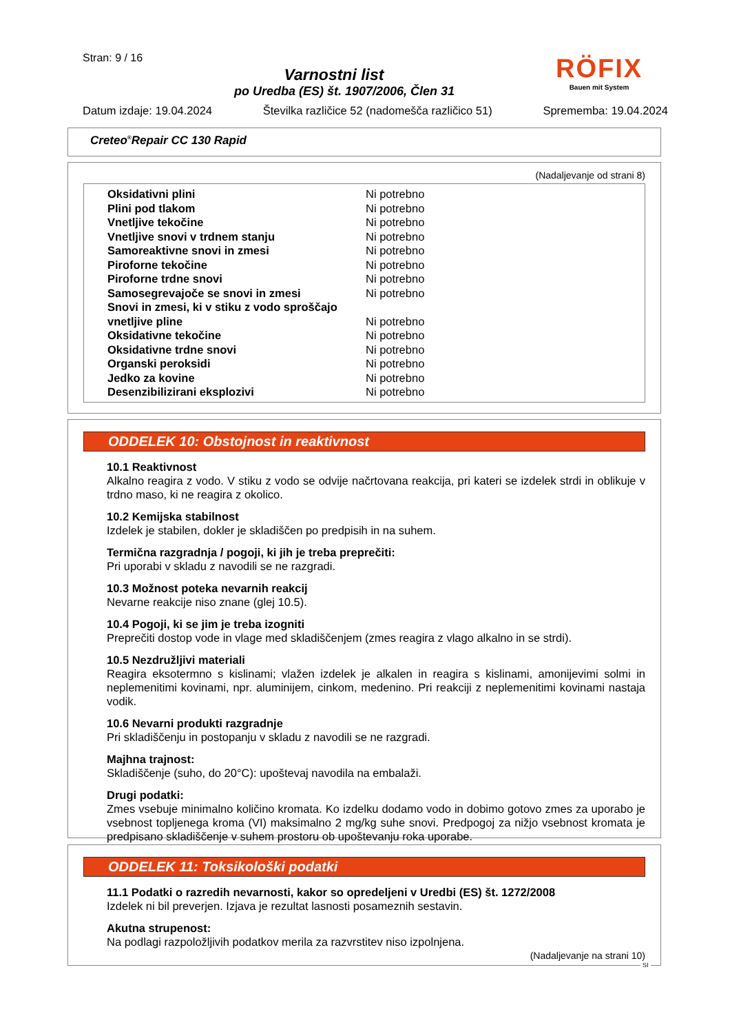Stran: 9 / 16
Varnostni list
po Uredba (ES) št. 1907/2006, Člen 31
Datum izdaje: 19.04.2024 Številka različice 52 (nadomešča različico 51) Sprememba: 19.04.2024
RÖFIX
Bauen mit System
Creteo<sup>®</sup>Repair CC 130 Rapid
(Nadaljevanje od strani 8)
| Oksidativni plini | Ni potrebno |
| Plini pod tlakom | Ni potrebno |
| Vnetljive tekočine | Ni potrebno |
| Vnetljive snovi v trdnem stanju | Ni potrebno |
| Samoreaktivne snovi in zmesi | Ni potrebno |
| Piroforne tekočine | Ni potrebno |
| Piroforne trdne snovi | Ni potrebno |
| Samosegrevajoče se snovi in zmesi | Ni potrebno |
| Snovi in zmesi, ki v stiku z vodo sproščajo vnetljive pline | Ni potrebno |
| Oksidativne tekočine | Ni potrebno |
| Oksidativne trdne snovi | Ni potrebno |
| Organski peroksidi | Ni potrebno |
| Jedko za kovine | Ni potrebno |
| Desenzibilizirani eksplozivi | Ni potrebno |
ODDELEK 10: Obstojnost in reaktivnost
10.1 Reaktivnost
Alkalno reagira z vodo. V stiku z vodo se odvije načrtovana reakcija, pri kateri se izdelek strdi in oblikuje v trdno maso, ki ne reagira z okolico.
10.2 Kemijska stabilnost
Izdelek je stabilen, dokler je skladiščen po predpisih in na suhem.
Termična razgradnja / pogoji, ki jih je treba preprečiti:
Pri uporabi v skladu z navodili se ne razgradi.
10.3 Možnost poteka nevarnih reakcij
Nevarne reakcije niso znane (glej 10.5).
10.4 Pogoji, ki se jim je treba izogniti
Preprečiti dostop vode in vlage med skladiščenjem (zmes reagira z vlago alkalno in se strdi).
10.5 Nezdružljivi materiali
Reagira eksotermno s kislinami; vlažen izdelek je alkalen in reagira s kislinami, amonijevimi solmi in neplemenitimi kovinami, npr. aluminijem, cinkom, medenino. Pri reakciji z neplemenitimi kovinami nastaja vodik.
10.6 Nevarni produkti razgradnje
Pri skladiščenju in postopanju v skladu z navodili se ne razgradi.
Majhna trajnost:
Skladiščenje (suho, do 20°C): upoštevaj navodila na embalaži.
Drugi podatki:
Zmes vsebuje minimalno količino kromata. Ko izdelku dodamo vodo in dobimo gotovo zmes za uporabo je vsebnost topljenega kroma (VI) maksimalno 2 mg/kg suhe snovi. Predpogoj za nižjo vsebnost kromata je predpisano skladiščenje v suhem prostoru ob upoštevanju roka uporabe.
ODDELEK 11: Toksikološki podatki
11.1 Podatki o razredih nevarnosti, kakor so opredeljeni v Uredbi (ES) št. 1272/2008
Izdelek ni bil preverjen. Izjava je rezultat lasnosti posameznih sestavin.
Akutna strupenost:
Na podlagi razpoložljivih podatkov merila za razvrstitev niso izpolnjena.
(Nadaljevanje na strani 10)
SI